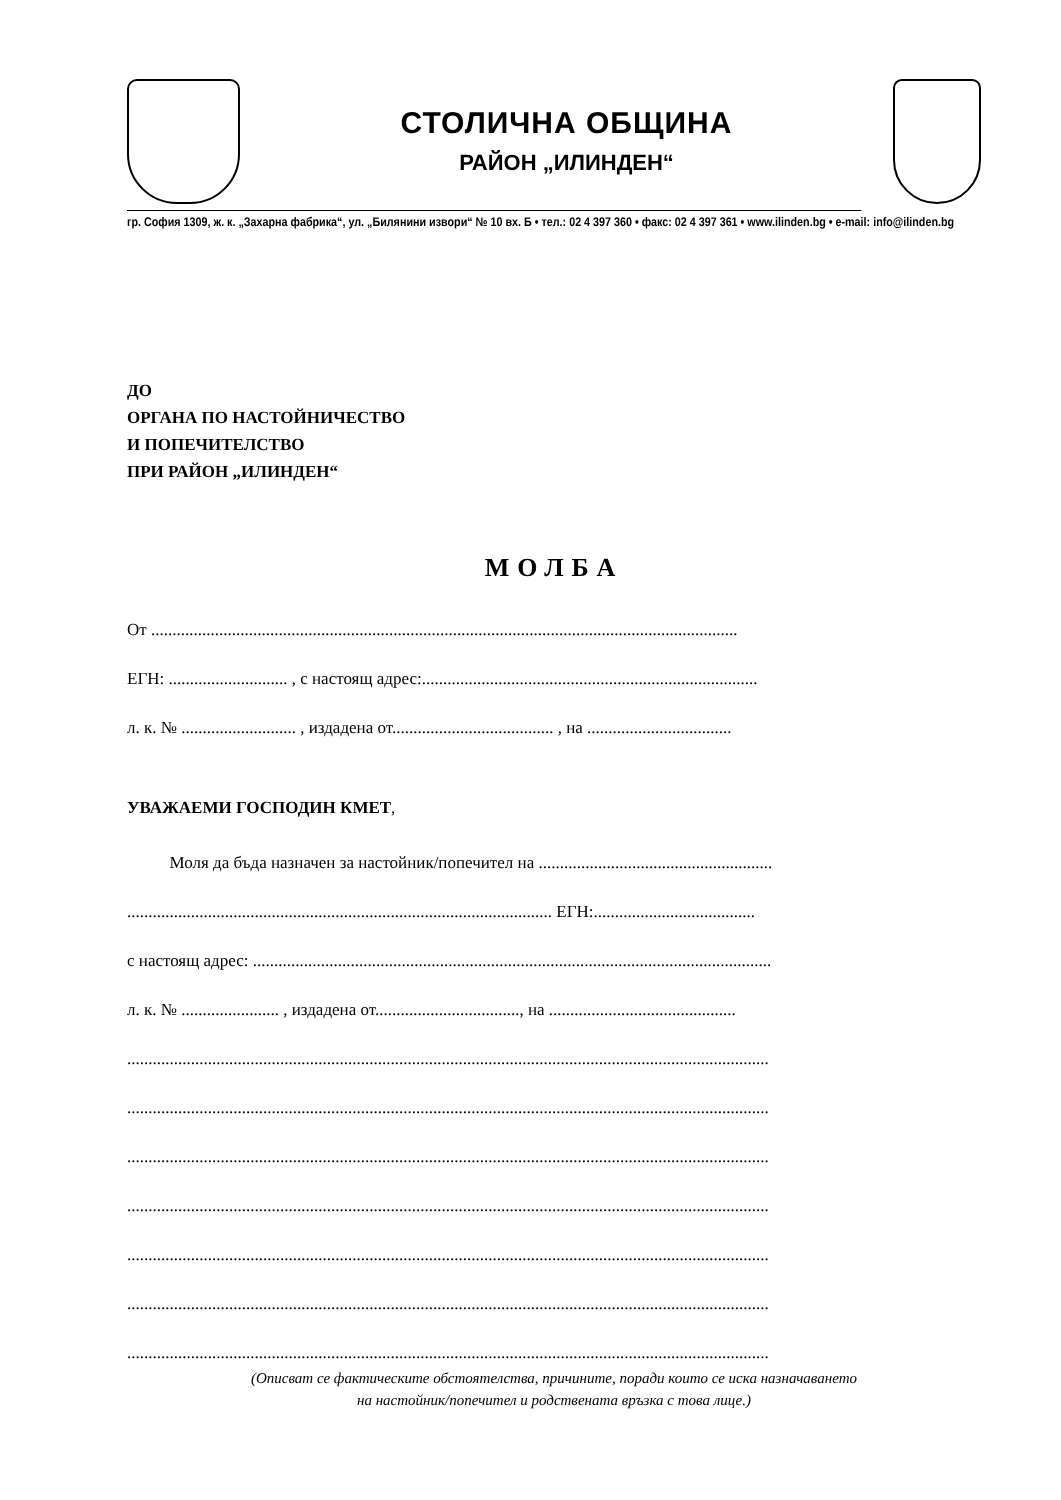СТОЛИЧНА ОБЩИНА
РАЙОН „ИЛИНДЕН“
гр. София 1309, ж. к. „Захарна фабрика“, ул. „Билянини извори“ № 10 вх. Б • тел.: 02 4 397 360 • факс: 02 4 397 361 • www.ilinden.bg • e-mail: info@ilinden.bg
ДО
ОРГАНА ПО НАСТОЙНИЧЕСТВО
И ПОПЕЧИТЕЛСТВО
ПРИ РАЙОН „ИЛИНДЕН“
МОЛБА
От ..........................................................................................................................................
ЕГН: ............................ , с настоящ адрес:...............................................................................
л. к. № ........................... , издадена от...................................... , на ..................................
УВАЖАЕМИ ГОСПОДИН КМЕТ,
Моля да бъда назначен за настойник/попечител на .......................................................
.................................................................................................... ЕГН:......................................
с настоящ адрес: ..........................................................................................................................
л. к. № ....................... , издадена от.................................., на ............................................
.......................................................................................................................................................
.......................................................................................................................................................
.......................................................................................................................................................
.......................................................................................................................................................
.......................................................................................................................................................
.......................................................................................................................................................
.......................................................................................................................................................
(Описват се фактическите обстоятелства, причините, поради които се иска назначаването
на настойник/попечител и родствената връзка с това лице.)